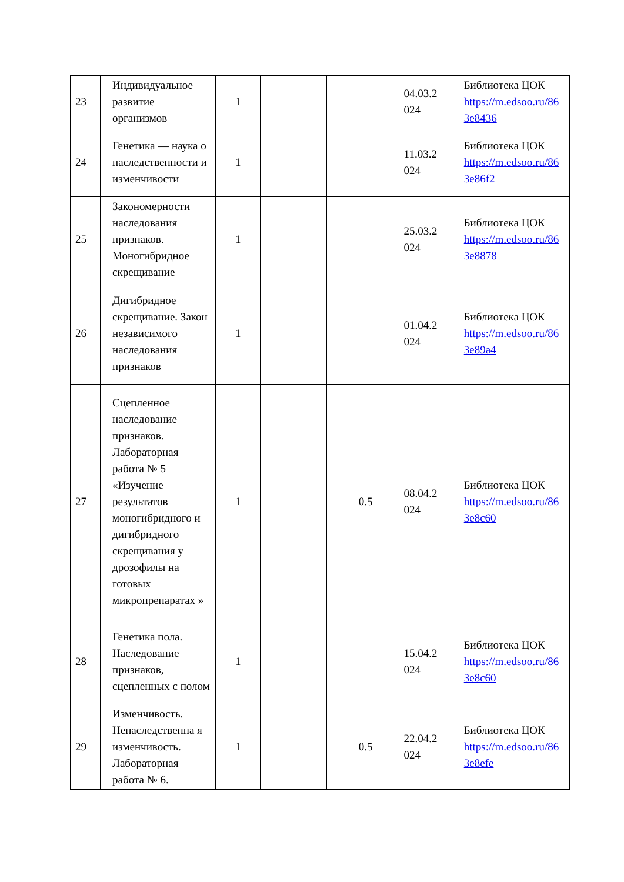| 23 | Индивидуальное развитие организмов | 1 | | | 04.03.2 024 | Библиотека ЦОК https://m.edsoo.ru/86 3e8436 |
| 24 | Генетика — наука о наследственности и изменчивости | 1 | | | 11.03.2 024 | Библиотека ЦОК https://m.edsoo.ru/86 3e86f2 |
| 25 | Закономерности наследования признаков. Моногибридное скрещивание | 1 | | | 25.03.2 024 | Библиотека ЦОК https://m.edsoo.ru/86 3e8878 |
| 26 | Дигибридное скрещивание. Закон независимого наследования признаков | 1 | | | 01.04.2 024 | Библиотека ЦОК https://m.edsoo.ru/86 3e89a4 |
| 27 | Сцепленное наследование признаков. Лабораторная работа № 5 «Изучение результатов моногибридного и дигибридного скрещивания у дрозофилы на готовых микропрепаратах » | 1 | | 0.5 | 08.04.2 024 | Библиотека ЦОК https://m.edsoo.ru/86 3e8c60 |
| 28 | Генетика пола. Наследование признаков, сцепленных с полом | 1 | | | 15.04.2 024 | Библиотека ЦОК https://m.edsoo.ru/86 3e8c60 |
| 29 | Изменчивость. Ненаследственна я изменчивость. Лабораторная работа № 6. | 1 | | 0.5 | 22.04.2 024 | Библиотека ЦОК https://m.edsoo.ru/86 3e8efe |